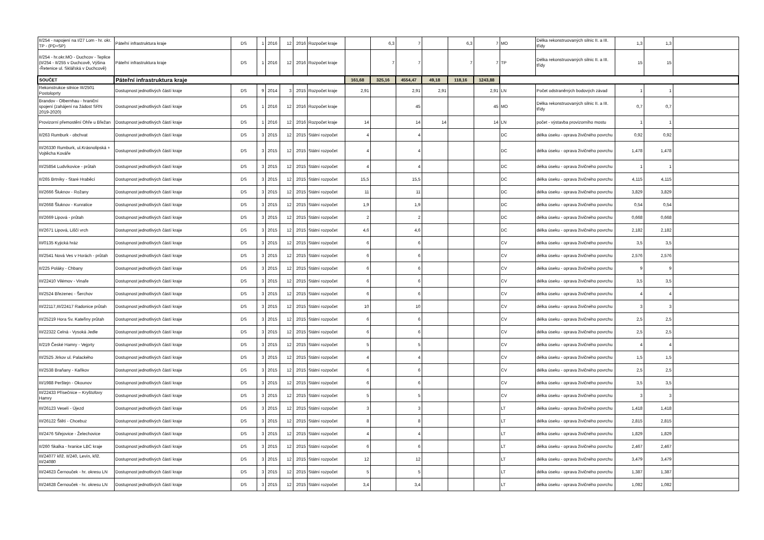| II/254 - napojení na I/27 Lom - hr. okr. TP - (PD+SP) | Páteřní infrastruktura kraje | DS | 1 | 2016 | 12 | 2016 | Rozpočet kraje | | 6,3 | 7 | | 6,3 | 7 | MO | Délka rekonstruovaných silnic II. a III. třídy | 1,3 | 1,3 | |
| II/254 - hr.okr.MO - Duchcov - Teplice (II/254 - II/255 v Duchcově, Výšina -Řetenice ul. Sklářská v Duchcově) | Páteřní infrastruktura kraje | DS | 1 | 2016 | 12 | 2016 | Rozpočet kraje | | 7 | 7 | | 7 | 7 | TP | Délka rekonstruovaných silnic II. a III. třídy | 15 | 15 | |
| SOUČET | Páteřní infrastruktura kraje | | | | | | | 161,68 | 325,16 | 4554,47 | 49,18 | 118,16 | 1243,88 | | | | | |
| Rekonstrukce silnice III/2501 Postoloprty | Dostupnost jednotlivých částí kraje | DS | 9 | 2014 | 3 | 2015 | Rozpočet kraje | 2,91 | | 2,91 | 2,91 | | 2,91 | LN | Počet odstraněných bodových závad | 1 | 1 | |
| Brandov - Olbernhau - hraniční spojení (zahájení na žádost SRN 2019-2020) | Dostupnost jednotlivých částí kraje | DS | 1 | 2016 | 12 | 2016 | Rozpočet kraje | | | 45 | | | 45 | MO | Délka rekonstruovaných silnic II. a III. třídy | 0,7 | 0,7 | |
| Provizorní přemostění Ohře u Břežan | Dostupnost jednotlivých částí kraje | DS | 1 | 2016 | 12 | 2016 | Rozpočet kraje | 14 | | 14 | 14 | | 14 | LN | počet - výstavba provizorního mostu | 1 | 1 | |
| II/263 Rumburk - obchvat | Dostupnost jednotlivých částí kraje | DS | 3 | 2015 | 12 | 2015 | Státní rozpočet | 4 | | 4 | | | | DC | délka úseku - oprava živičného povrchu | 0,92 | 0,92 | |
| III/26330 Rumburk, ul.Krásnolipská + Vojtěcha Kováře | Dostupnost jednotlivých částí kraje | DS | 3 | 2015 | 12 | 2015 | Státní rozpočet | 4 | | 4 | | | | DC | délka úseku - oprava živičného povrchu | 1,478 | 1,478 | |
| III/25854 Ludvíkovice - průtah | Dostupnost jednotlivých částí kraje | DS | 3 | 2015 | 12 | 2015 | Státní rozpočet | 4 | | 4 | | | | DC | délka úseku - oprava živičného povrchu | 1 | 1 | |
| II/265 Brtníky - Staré Hraběcí | Dostupnost jednotlivých částí kraje | DS | 3 | 2015 | 12 | 2015 | Státní rozpočet | 15,5 | | 15,5 | | | | DC | délka úseku - oprava živičného povrchu | 4,115 | 4,115 | |
| III/2666 Šluknov - Rožany | Dostupnost jednotlivých částí kraje | DS | 3 | 2015 | 12 | 2015 | Státní rozpočet | 11 | | 11 | | | | DC | délka úseku - oprava živičného povrchu | 3,829 | 3,829 | |
| III/2668 Šluknov - Kunratice | Dostupnost jednotlivých částí kraje | DS | 3 | 2015 | 12 | 2015 | Státní rozpočet | 1,9 | | 1,9 | | | | DC | délka úseku - oprava živičného povrchu | 0,54 | 0,54 | |
| III/2669 Lipová - průtah | Dostupnost jednotlivých částí kraje | DS | 3 | 2015 | 12 | 2015 | Státní rozpočet | 2 | | 2 | | | | DC | délka úseku - oprava živičného povrchu | 0,668 | 0,668 | |
| III/2671 Lipová, Liščí vrch | Dostupnost jednotlivých částí kraje | DS | 3 | 2015 | 12 | 2015 | Státní rozpočet | 4,6 | | 4,6 | | | | DC | délka úseku - oprava živičného povrchu | 2,182 | 2,182 | |
| III/0135 Kyjická hráz | Dostupnost jednotlivých částí kraje | DS | 3 | 2015 | 12 | 2015 | Státní rozpočet | 6 | | 6 | | | | CV | délka úseku - oprava živičného povrchu | 3,5 | 3,5 | |
| III/2541 Nová Ves v Horách - průtah | Dostupnost jednotlivých částí kraje | DS | 3 | 2015 | 12 | 2015 | Státní rozpočet | 6 | | 6 | | | | CV | délka úseku - oprava živičného povrchu | 2,576 | 2,576 | |
| II/225 Poláky - Chbany | Dostupnost jednotlivých částí kraje | DS | 3 | 2015 | 12 | 2015 | Státní rozpočet | 6 | | 6 | | | | CV | délka úseku - oprava živičného povrchu | 9 | 9 | |
| III/22410 Vilémov - Vinaře | Dostupnost jednotlivých částí kraje | DS | 3 | 2015 | 12 | 2015 | Státní rozpočet | 6 | | 6 | | | | CV | délka úseku - oprava živičného povrchu | 3,5 | 3,5 | |
| III/2524 Březenec - Šerchov | Dostupnost jednotlivých částí kraje | DS | 3 | 2015 | 12 | 2015 | Státní rozpočet | 6 | | 6 | | | | CV | délka úseku - oprava živičného povrchu | 4 | 4 | |
| III/22117,III/22417 Radonice průtah | Dostupnost jednotlivých částí kraje | DS | 3 | 2015 | 12 | 2015 | Státní rozpočet | 10 | | 10 | | | | CV | délka úseku - oprava živičného povrchu | 3 | 3 | |
| III/25219 Hora Sv. Kateřiny průtah | Dostupnost jednotlivých částí kraje | DS | 3 | 2015 | 12 | 2015 | Státní rozpočet | 6 | | 6 | | | | CV | délka úseku - oprava živičného povrchu | 2,5 | 2,5 | |
| III/22322 Celná - Vysoká Jedle | Dostupnost jednotlivých částí kraje | DS | 3 | 2015 | 12 | 2015 | Státní rozpočet | 6 | | 6 | | | | CV | délka úseku - oprava živičného povrchu | 2,5 | 2,5 | |
| II/219 České Hamry - Vejprty | Dostupnost jednotlivých částí kraje | DS | 3 | 2015 | 12 | 2015 | Státní rozpočet | 5 | | 5 | | | | CV | délka úseku - oprava živičného povrchu | 4 | 4 | |
| III/2525 Jirkov ul. Palackého | Dostupnost jednotlivých částí kraje | DS | 3 | 2015 | 12 | 2015 | Státní rozpočet | 4 | | 4 | | | | CV | délka úseku - oprava živičného povrchu | 1,5 | 1,5 | |
| III/2538 Braňany - Kaňkov | Dostupnost jednotlivých částí kraje | DS | 3 | 2015 | 12 | 2015 | Státní rozpočet | 6 | | 6 | | | | CV | délka úseku - oprava živičného povrchu | 2,5 | 2,5 | |
| III/1988 Perštejn - Okounov | Dostupnost jednotlivých částí kraje | DS | 3 | 2015 | 12 | 2015 | Státní rozpočet | 6 | | 6 | | | | CV | délka úseku - oprava živičného povrchu | 3,5 | 3,5 | |
| III/22433 Přísečnice – Kryštofovy Hamry | Dostupnost jednotlivých částí kraje | DS | 3 | 2015 | 12 | 2015 | Státní rozpočet | 5 | | 5 | | | | CV | délka úseku - oprava živičného povrchu | 3 | 3 | |
| III/26123 Veselí - Újezd | Dostupnost jednotlivých částí kraje | DS | 3 | 2015 | 12 | 2015 | Státní rozpočet | 3 | | 3 | | | | LT | délka úseku - oprava živičného povrchu | 1,418 | 1,418 | |
| III/26122 Štětí - Chcebuz | Dostupnost jednotlivých částí kraje | DS | 3 | 2015 | 12 | 2015 | Státní rozpočet | 8 | | 8 | | | | LT | délka úseku - oprava živičného povrchu | 2,815 | 2,815 | |
| III/2476 Siřejovice - Želechovice | Dostupnost jednotlivých částí kraje | DS | 3 | 2015 | 12 | 2015 | Státní rozpočet | 4 | | 4 | | | | LT | délka úseku - oprava živičného povrchu | 1,829 | 1,829 | |
| II/260 Skalka - hranice LBC kraje | Dostupnost jednotlivých částí kraje | DS | 3 | 2015 | 12 | 2015 | Státní rozpočet | 6 | | 6 | | | | LT | délka úseku - oprava živičného povrchu | 2,467 | 2,467 | |
| III/24077 křiž. II/240, Levín, křiž. III/24080 | Dostupnost jednotlivých částí kraje | DS | 3 | 2015 | 12 | 2015 | Státní rozpočet | 12 | | 12 | | | | LT | délka úseku - oprava živičného povrchu | 3,479 | 3,479 | |
| III/24623 Černouček - hr. okresu LN | Dostupnost jednotlivých částí kraje | DS | 3 | 2015 | 12 | 2015 | Státní rozpočet | 5 | | 5 | | | | LT | délka úseku - oprava živičného povrchu | 1,387 | 1,387 | |
| III/24628 Černouček - hr. okresu LN | Dostupnost jednotlivých částí kraje | DS | 3 | 2015 | 12 | 2015 | Státní rozpočet | 3,4 | | 3,4 | | | | LT | délka úseku - oprava živičného povrchu | 1,082 | 1,082 | |